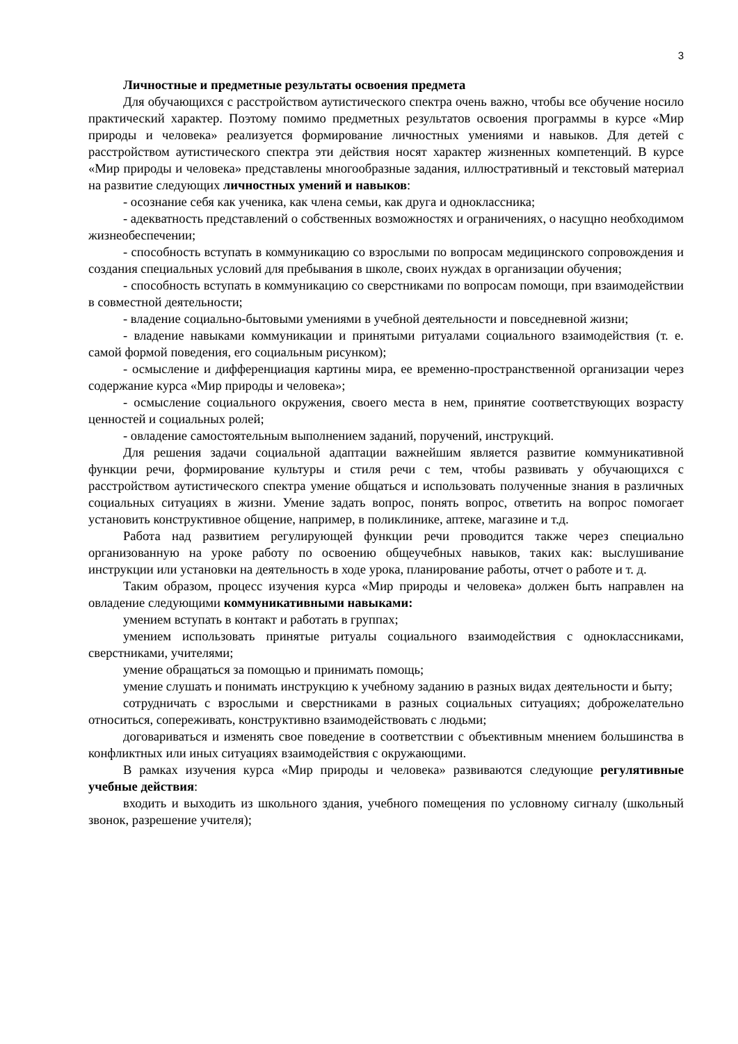3
Личностные и предметные результаты освоения предмета
Для обучающихся с расстройством аутистического спектра очень важно, чтобы все обучение носило практический характер. Поэтому помимо предметных результатов освоения программы в курсе «Мир природы и человека» реализуется формирование личностных умениями и навыков. Для детей с расстройством аутистического спектра эти действия носят характер жизненных компетенций. В курсе «Мир природы и человека» представлены многообразные задания, иллюстративный и текстовый материал на развитие следующих личностных умений и навыков:
- осознание себя как ученика, как члена семьи, как друга и одноклассника;
- адекватность представлений о собственных возможностях и ограничениях, о насущно необходимом жизнеобеспечении;
- способность вступать в коммуникацию со взрослыми по вопросам медицинского сопровождения и создания специальных условий для пребывания в школе, своих нуждах в организации обучения;
- способность вступать в коммуникацию со сверстниками по вопросам помощи, при взаимодействии в совместной деятельности;
- владение социально-бытовыми умениями в учебной деятельности и повседневной жизни;
- владение навыками коммуникации и принятыми ритуалами социального взаимодействия (т. е. самой формой поведения, его социальным рисунком);
- осмысление и дифференциация картины мира, ее временно-пространственной организации через содержание курса «Мир природы и человека»;
- осмысление социального окружения, своего места в нем, принятие соответствующих возрасту ценностей и социальных ролей;
- овладение самостоятельным выполнением заданий, поручений, инструкций.
Для решения задачи социальной адаптации важнейшим является развитие коммуникативной функции речи, формирование культуры и стиля речи с тем, чтобы развивать у обучающихся с расстройством аутистического спектра умение общаться и использовать полученные знания в различных социальных ситуациях в жизни. Умение задать вопрос, понять вопрос, ответить на вопрос помогает установить конструктивное общение, например, в поликлинике, аптеке, магазине и т.д.
Работа над развитием регулирующей функции речи проводится также через специально организованную на уроке работу по освоению общеучебных навыков, таких как: выслушивание инструкции или установки на деятельность в ходе урока, планирование работы, отчет о работе и т. д.
Таким образом, процесс изучения курса «Мир природы и человека» должен быть направлен на овладение следующими коммуникативными навыками:
умением вступать в контакт и работать в группах;
умением использовать принятые ритуалы социального взаимодействия с одноклассниками, сверстниками, учителями;
умение обращаться за помощью и принимать помощь;
умение слушать и понимать инструкцию к учебному заданию в разных видах деятельности и быту;
сотрудничать с взрослыми и сверстниками в разных социальных ситуациях; доброжелательно относиться, сопереживать, конструктивно взаимодействовать с людьми;
договариваться и изменять свое поведение в соответствии с объективным мнением большинства в конфликтных или иных ситуациях взаимодействия с окружающими.
В рамках изучения курса «Мир природы и человека» развиваются следующие регулятивные учебные действия:
входить и выходить из школьного здания, учебного помещения по условному сигналу (школьный звонок, разрешение учителя);